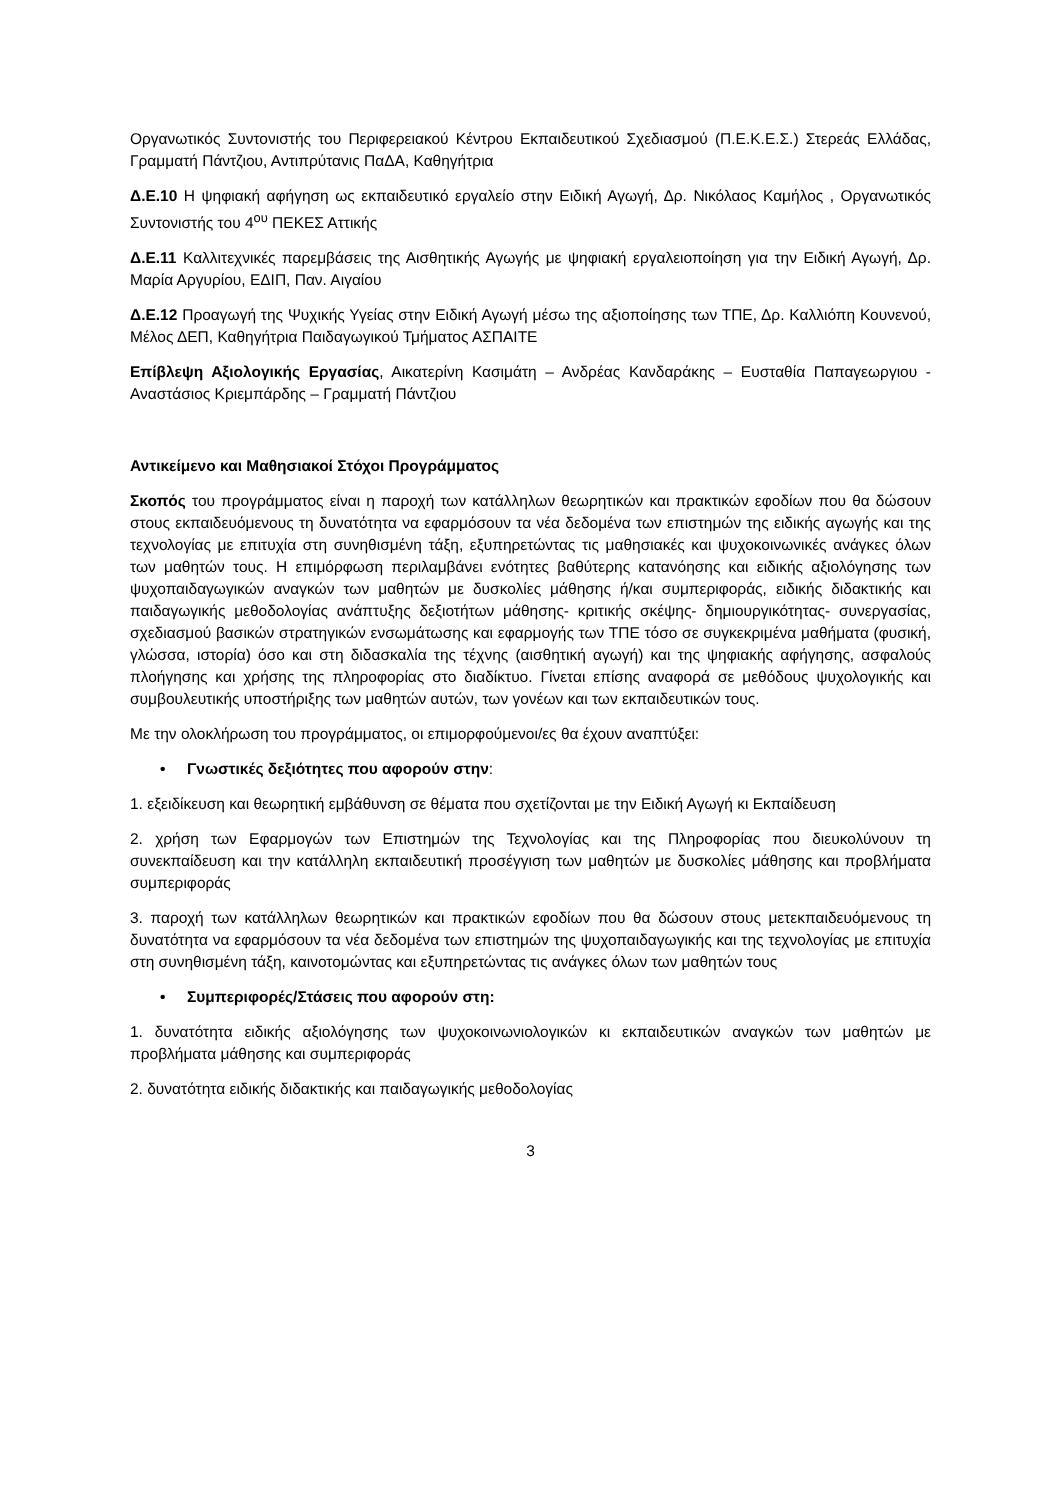Οργανωτικός Συντονιστής του Περιφερειακού Κέντρου Εκπαιδευτικού Σχεδιασμού (Π.Ε.Κ.Ε.Σ.) Στερεάς Ελλάδας, Γραμματή Πάντζιου, Αντιπρύτανις ΠαΔΑ, Καθηγήτρια
Δ.Ε.10 Η ψηφιακή αφήγηση ως εκπαιδευτικό εργαλείο στην Ειδική Αγωγή, Δρ. Νικόλαος Καμήλος , Οργανωτικός Συντονιστής του 4<sup>ου</sup> ΠΕΚΕΣ Αττικής
Δ.Ε.11 Καλλιτεχνικές παρεμβάσεις της Αισθητικής Αγωγής με ψηφιακή εργαλειοποίηση για την Ειδική Αγωγή, Δρ. Μαρία Αργυρίου, ΕΔΙΠ, Παν. Αιγαίου
Δ.Ε.12 Προαγωγή της Ψυχικής Υγείας στην Ειδική Αγωγή μέσω της αξιοποίησης των ΤΠΕ, Δρ. Καλλιόπη Κουνενού, Μέλος ΔΕΠ, Καθηγήτρια Παιδαγωγικού Τμήματος ΑΣΠΑΙΤΕ
Επίβλεψη Αξιολογικής Εργασίας, Αικατερίνη Κασιμάτη – Ανδρέας Κανδαράκης – Ευσταθία Παπαγεωργιου - Αναστάσιος Κριεμπάρδης – Γραμματή Πάντζιου
Αντικείμενο και Μαθησιακοί Στόχοι Προγράμματος
Σκοπός του προγράμματος είναι η παροχή των κατάλληλων θεωρητικών και πρακτικών εφοδίων που θα δώσουν στους εκπαιδευόμενους τη δυνατότητα να εφαρμόσουν τα νέα δεδομένα των επιστημών της ειδικής αγωγής και της τεχνολογίας με επιτυχία στη συνηθισμένη τάξη, εξυπηρετώντας τις μαθησιακές και ψυχοκοινωνικές ανάγκες όλων των μαθητών τους. Η επιμόρφωση περιλαμβάνει ενότητες βαθύτερης κατανόησης και ειδικής αξιολόγησης των ψυχοπαιδαγωγικών αναγκών των μαθητών με δυσκολίες μάθησης ή/και συμπεριφοράς, ειδικής διδακτικής και παιδαγωγικής μεθοδολογίας ανάπτυξης δεξιοτήτων μάθησης- κριτικής σκέψης- δημιουργικότητας- συνεργασίας, σχεδιασμού βασικών στρατηγικών ενσωμάτωσης και εφαρμογής των ΤΠΕ τόσο σε συγκεκριμένα μαθήματα (φυσική, γλώσσα, ιστορία) όσο και στη διδασκαλία της τέχνης (αισθητική αγωγή) και της ψηφιακής αφήγησης, ασφαλούς πλοήγησης και χρήσης της πληροφορίας στο διαδίκτυο. Γίνεται επίσης αναφορά σε μεθόδους ψυχολογικής και συμβουλευτικής υποστήριξης των μαθητών αυτών, των γονέων και των εκπαιδευτικών τους.
Με την ολοκλήρωση του προγράμματος, οι επιμορφούμενοι/ες θα έχουν αναπτύξει:
• Γνωστικές δεξιότητες που αφορούν στην:
1. εξειδίκευση και θεωρητική εμβάθυνση σε θέματα που σχετίζονται με την Ειδική Αγωγή κι Εκπαίδευση
2. χρήση των Εφαρμογών των Επιστημών της Τεχνολογίας και της Πληροφορίας που διευκολύνουν τη συνεκπαίδευση και την κατάλληλη εκπαιδευτική προσέγγιση των μαθητών με δυσκολίες μάθησης και προβλήματα συμπεριφοράς
3. παροχή των κατάλληλων θεωρητικών και πρακτικών εφοδίων που θα δώσουν στους μετεκπαιδευόμενους τη δυνατότητα να εφαρμόσουν τα νέα δεδομένα των επιστημών της ψυχοπαιδαγωγικής και της τεχνολογίας με επιτυχία στη συνηθισμένη τάξη, καινοτομώντας και εξυπηρετώντας τις ανάγκες όλων των μαθητών τους
• Συμπεριφορές/Στάσεις που αφορούν στη:
1. δυνατότητα ειδικής αξιολόγησης των ψυχοκοινωνιολογικών κι εκπαιδευτικών αναγκών των μαθητών με προβλήματα μάθησης και συμπεριφοράς
2. δυνατότητα ειδικής διδακτικής και παιδαγωγικής μεθοδολογίας
3